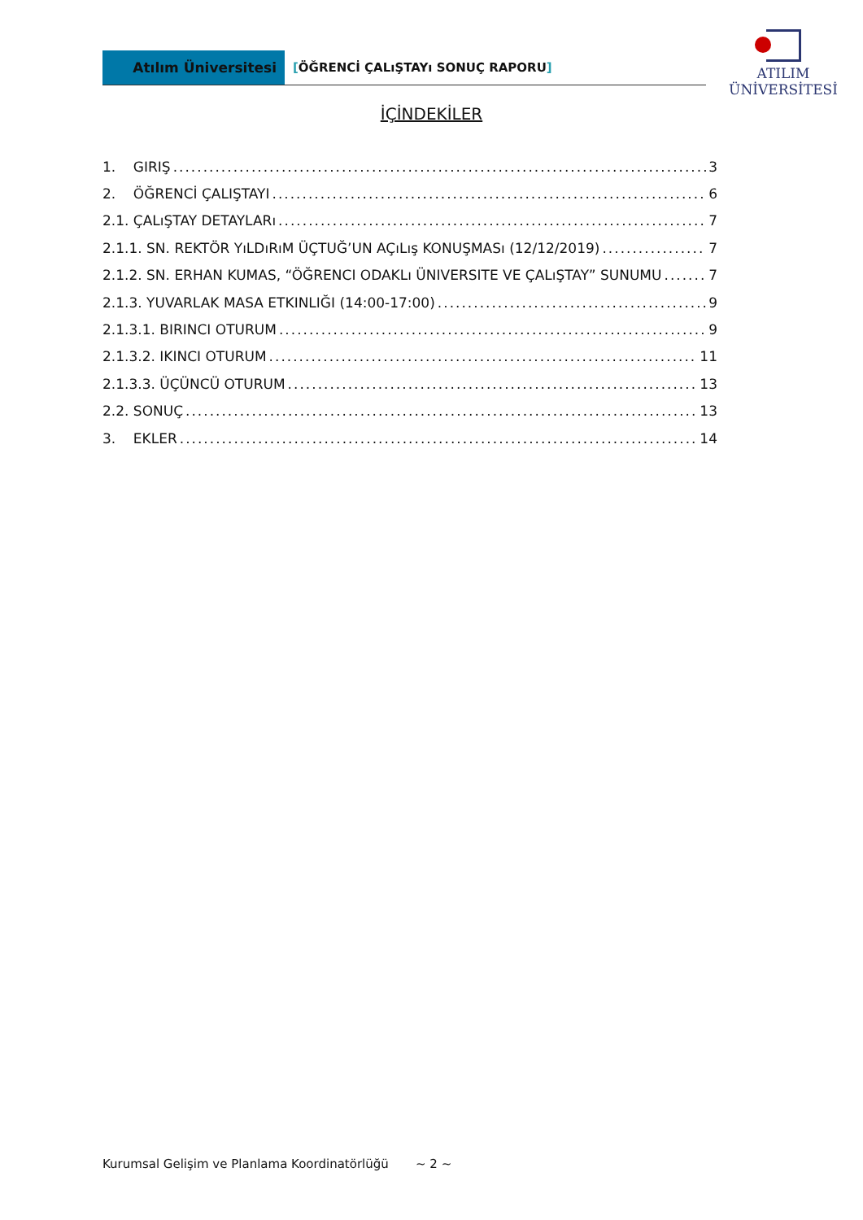Atılım Üniversitesi
[ÖĞRENCİ ÇALıŞTAYı SONUÇ RAPORU]
ATILIM
ÜNİVERSİTESİ
İÇİNDEKİLER
1. GIRIŞ 3
2. ÖĞRENCİ ÇALIŞTAYI 6
2.1. ÇALıŞTAY DETAYLARı 7
2.1.1. SN. REKTÖR YıLDıRıM ÜÇTUĞ’UN AÇıLış KONUŞMASı (12/12/2019) 7
2.1.2. SN. ERHAN KUMAS, “ÖĞRENCI ODAKLı ÜNIVERSITE VE ÇALıŞTAY” SUNUMU 7
2.1.3. YUVARLAK MASA ETKINLIĞI (14:00-17:00) 9
2.1.3.1. BIRINCI OTURUM 9
2.1.3.2. IKINCI OTURUM 11
2.1.3.3. ÜÇÜNCÜ OTURUM 13
2.2. SONUÇ 13
3. EKLER 14
Kurumsal Gelişim ve Planlama Koordinatörlüğü
~ 2 ~